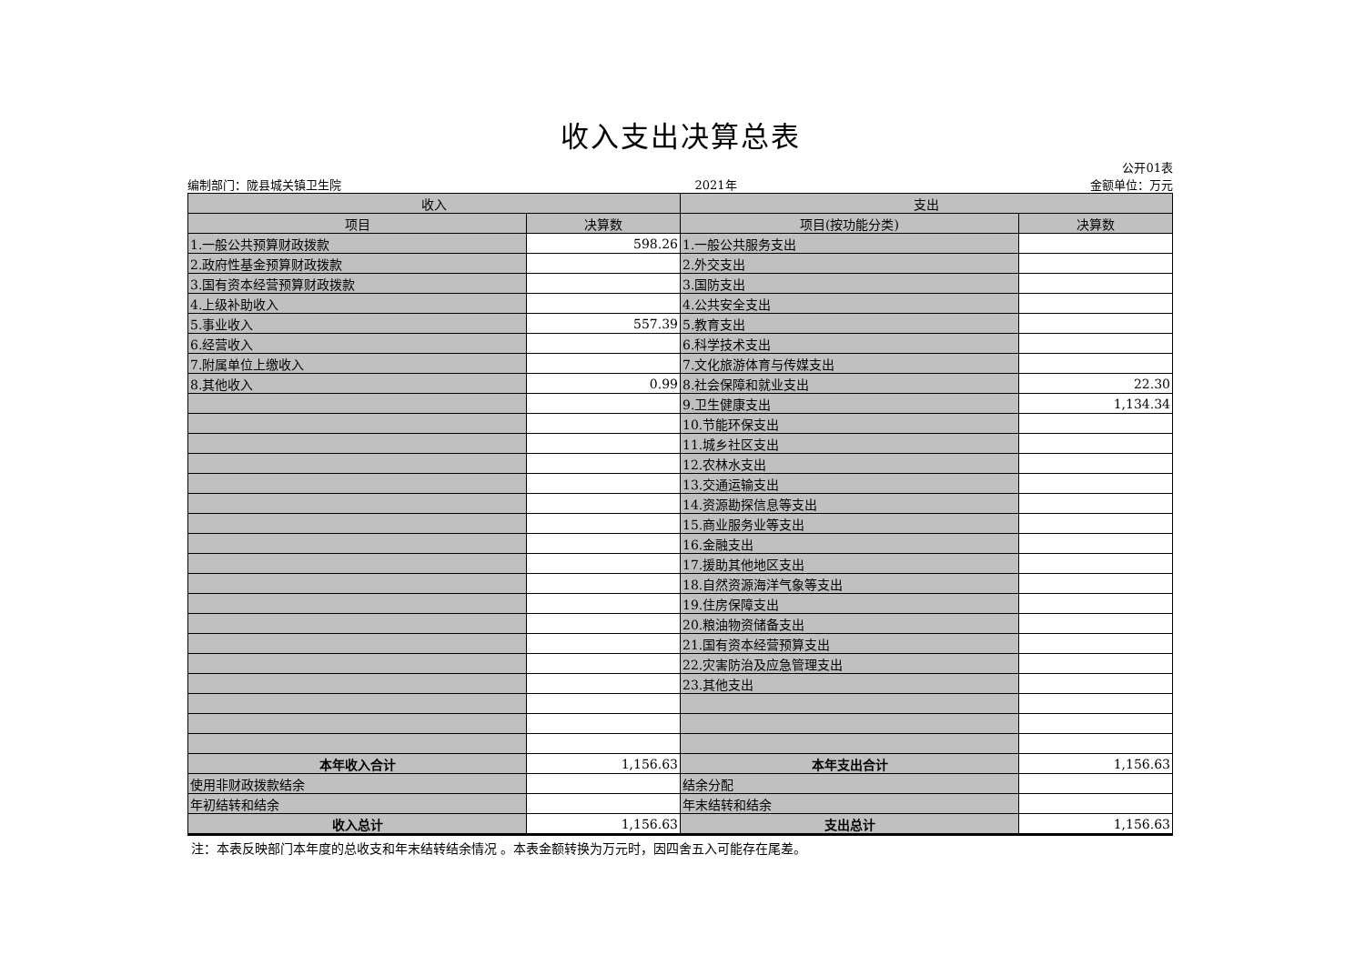收入支出决算总表
公开01表
编制部门：陇县城关镇卫生院 2021年 金额单位：万元
| 收入 | | 支出 | |
| --- | --- | --- | --- |
| 项目 | 决算数 | 项目(按功能分类) | 决算数 |
| 1.一般公共预算财政拨款 | 598.26 | 1.一般公共服务支出 | |
| 2.政府性基金预算财政拨款 | | 2.外交支出 | |
| 3.国有资本经营预算财政拨款 | | 3.国防支出 | |
| 4.上级补助收入 | | 4.公共安全支出 | |
| 5.事业收入 | 557.39 | 5.教育支出 | |
| 6.经营收入 | | 6.科学技术支出 | |
| 7.附属单位上缴收入 | | 7.文化旅游体育与传媒支出 | |
| 8.其他收入 | 0.99 | 8.社会保障和就业支出 | 22.30 |
| | | 9.卫生健康支出 | 1,134.34 |
| | | 10.节能环保支出 | |
| | | 11.城乡社区支出 | |
| | | 12.农林水支出 | |
| | | 13.交通运输支出 | |
| | | 14.资源勘探信息等支出 | |
| | | 15.商业服务业等支出 | |
| | | 16.金融支出 | |
| | | 17.援助其他地区支出 | |
| | | 18.自然资源海洋气象等支出 | |
| | | 19.住房保障支出 | |
| | | 20.粮油物资储备支出 | |
| | | 21.国有资本经营预算支出 | |
| | | 22.灾害防治及应急管理支出 | |
| | | 23.其他支出 | |
| 本年收入合计 | 1,156.63 | 本年支出合计 | 1,156.63 |
| 使用非财政拨款结余 | | 结余分配 | |
| 年初结转和结余 | | 年末结转和结余 | |
| 收入总计 | 1,156.63 | 支出总计 | 1,156.63 |
注：本表反映部门本年度的总收支和年末结转结余情况 。本表金额转换为万元时，因四舍五入可能存在尾差。